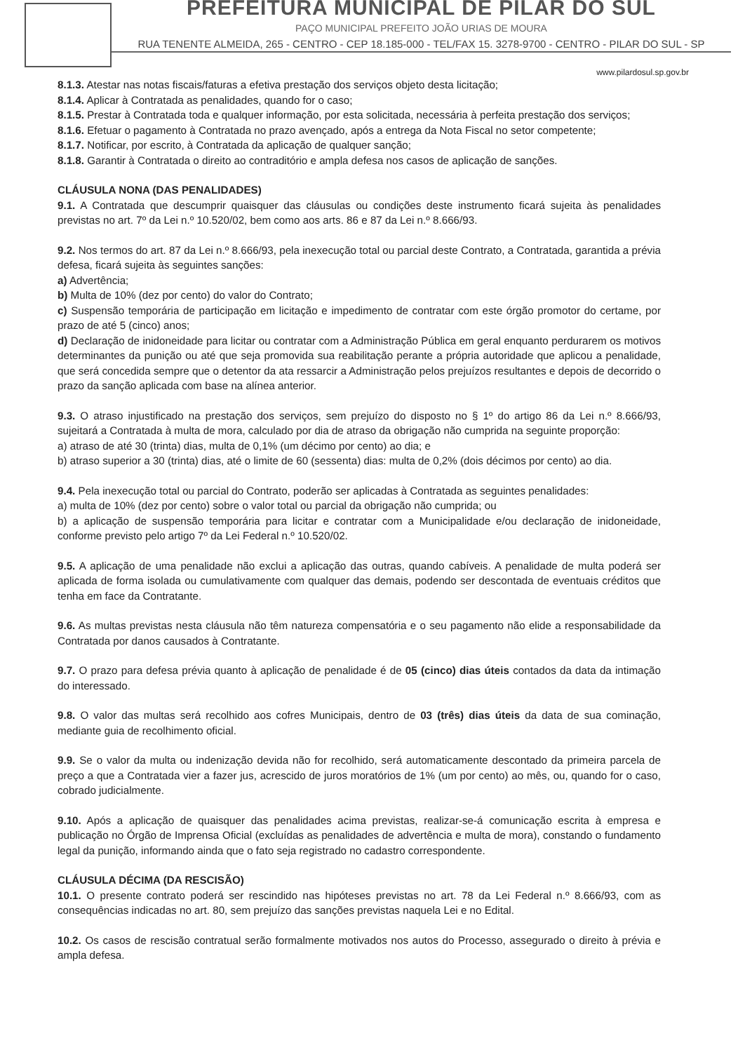PREFEITURA MUNICIPAL DE PILAR DO SUL
PAÇO MUNICIPAL PREFEITO JOÃO URIAS DE MOURA
RUA TENENTE ALMEIDA, 265 - CENTRO - CEP 18.185-000 - TEL/FAX 15. 3278-9700 - CENTRO - PILAR DO SUL - SP
www.pilardosul.sp.gov.br
8.1.3. Atestar nas notas fiscais/faturas a efetiva prestação dos serviços objeto desta licitação;
8.1.4. Aplicar à Contratada as penalidades, quando for o caso;
8.1.5. Prestar à Contratada toda e qualquer informação, por esta solicitada, necessária à perfeita prestação dos serviços;
8.1.6. Efetuar o pagamento à Contratada no prazo avençado, após a entrega da Nota Fiscal no setor competente;
8.1.7. Notificar, por escrito, à Contratada da aplicação de qualquer sanção;
8.1.8. Garantir à Contratada o direito ao contraditório e ampla defesa nos casos de aplicação de sanções.
CLÁUSULA NONA (DAS PENALIDADES)
9.1. A Contratada que descumprir quaisquer das cláusulas ou condições deste instrumento ficará sujeita às penalidades previstas no art. 7º da Lei n.º 10.520/02, bem como aos arts. 86 e 87 da Lei n.º 8.666/93.
9.2. Nos termos do art. 87 da Lei n.º 8.666/93, pela inexecução total ou parcial deste Contrato, a Contratada, garantida a prévia defesa, ficará sujeita às seguintes sanções:
a) Advertência;
b) Multa de 10% (dez por cento) do valor do Contrato;
c) Suspensão temporária de participação em licitação e impedimento de contratar com este órgão promotor do certame, por prazo de até 5 (cinco) anos;
d) Declaração de inidoneidade para licitar ou contratar com a Administração Pública em geral enquanto perdurarem os motivos determinantes da punição ou até que seja promovida sua reabilitação perante a própria autoridade que aplicou a penalidade, que será concedida sempre que o detentor da ata ressarcir a Administração pelos prejuízos resultantes e depois de decorrido o prazo da sanção aplicada com base na alínea anterior.
9.3. O atraso injustificado na prestação dos serviços, sem prejuízo do disposto no § 1º do artigo 86 da Lei n.º 8.666/93, sujeitará a Contratada à multa de mora, calculado por dia de atraso da obrigação não cumprida na seguinte proporção:
a) atraso de até 30 (trinta) dias, multa de 0,1% (um décimo por cento) ao dia; e
b) atraso superior a 30 (trinta) dias, até o limite de 60 (sessenta) dias: multa de 0,2% (dois décimos por cento) ao dia.
9.4. Pela inexecução total ou parcial do Contrato, poderão ser aplicadas à Contratada as seguintes penalidades:
a) multa de 10% (dez por cento) sobre o valor total ou parcial da obrigação não cumprida; ou
b) a aplicação de suspensão temporária para licitar e contratar com a Municipalidade e/ou declaração de inidoneidade, conforme previsto pelo artigo 7º da Lei Federal n.º 10.520/02.
9.5. A aplicação de uma penalidade não exclui a aplicação das outras, quando cabíveis. A penalidade de multa poderá ser aplicada de forma isolada ou cumulativamente com qualquer das demais, podendo ser descontada de eventuais créditos que tenha em face da Contratante.
9.6. As multas previstas nesta cláusula não têm natureza compensatória e o seu pagamento não elide a responsabilidade da Contratada por danos causados à Contratante.
9.7. O prazo para defesa prévia quanto à aplicação de penalidade é de 05 (cinco) dias úteis contados da data da intimação do interessado.
9.8. O valor das multas será recolhido aos cofres Municipais, dentro de 03 (três) dias úteis da data de sua cominação, mediante guia de recolhimento oficial.
9.9. Se o valor da multa ou indenização devida não for recolhido, será automaticamente descontado da primeira parcela de preço a que a Contratada vier a fazer jus, acrescido de juros moratórios de 1% (um por cento) ao mês, ou, quando for o caso, cobrado judicialmente.
9.10. Após a aplicação de quaisquer das penalidades acima previstas, realizar-se-á comunicação escrita à empresa e publicação no Órgão de Imprensa Oficial (excluídas as penalidades de advertência e multa de mora), constando o fundamento legal da punição, informando ainda que o fato seja registrado no cadastro correspondente.
CLÁUSULA DÉCIMA (DA RESCISÃO)
10.1. O presente contrato poderá ser rescindido nas hipóteses previstas no art. 78 da Lei Federal n.º 8.666/93, com as consequências indicadas no art. 80, sem prejuízo das sanções previstas naquela Lei e no Edital.
10.2. Os casos de rescisão contratual serão formalmente motivados nos autos do Processo, assegurado o direito à prévia e ampla defesa.